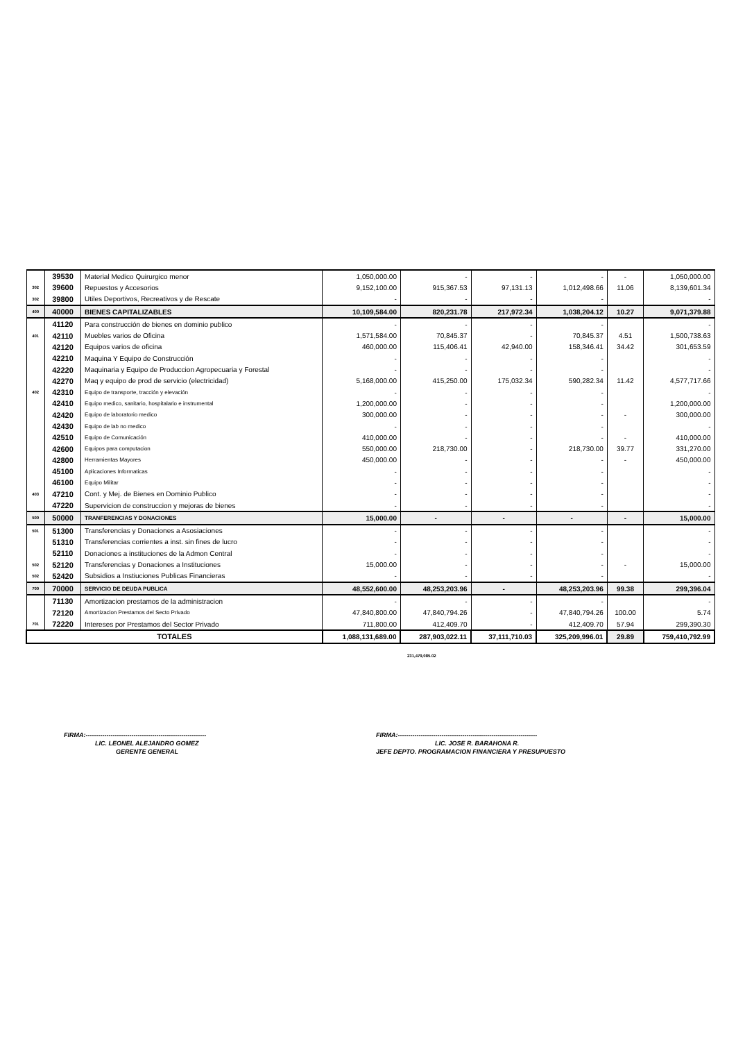| | 39530 | Material Medico Quirurgico menor | 1,050,000.00 | - | - | - | - | 1,050,000.00 |
| 302 | 39600 | Repuestos y Accesorios | 9,152,100.00 | 915,367.53 | 97,131.13 | 1,012,498.66 | 11.06 | 8,139,601.34 |
| 302 | 39800 | Utiles Deportivos, Recreativos y de Rescate | - | - | - | - | | - |
| 400 | 40000 | BIENES CAPITALIZABLES | 10,109,584.00 | 820,231.78 | 217,972.34 | 1,038,204.12 | 10.27 | 9,071,379.88 |
| | 41120 | Para construcción de bienes en dominio publico | - | - | - | - | | - |
| 401 | 42110 | Muebles varios de Oficina | 1,571,584.00 | 70,845.37 | - | 70,845.37 | 4.51 | 1,500,738.63 |
| | 42120 | Equipos varios de oficina | 460,000.00 | 115,406.41 | 42,940.00 | 158,346.41 | 34.42 | 301,653.59 |
| | 42210 | Maquina Y Equipo de Construcción | - | - | - | - | | - |
| | 42220 | Maquinaria y Equipo de Produccion Agropecuaria y Forestal | - | - | - | - | | - |
| | 42270 | Maq y equipo de prod de servicio (electricidad) | 5,168,000.00 | 415,250.00 | 175,032.34 | 590,282.34 | 11.42 | 4,577,717.66 |
| 402 | 42310 | Equipo de transporte, tracción y elevación | - | - | - | - | | - |
| | 42410 | Equipo medico, sanitario, hospitalario e instrumental | 1,200,000.00 | - | - | - | | 1,200,000.00 |
| | 42420 | Equipo de laboratorio medico | 300,000.00 | - | - | - | - | 300,000.00 |
| | 42430 | Equipo de lab no medico | - | - | - | - | | - |
| | 42510 | Equipo de Comunicación | 410,000.00 | - | - | - | - | 410,000.00 |
| | 42600 | Equipos para computacion | 550,000.00 | 218,730.00 | - | 218,730.00 | 39.77 | 331,270.00 |
| | 42800 | Herramientas Mayores | 450,000.00 | - | - | - | - | 450,000.00 |
| | 45100 | Aplicaciones Informaticas | - | - | - | - | | - |
| | 46100 | Equipo Militar | - | - | - | - | | - |
| 403 | 47210 | Cont. y Mej. de Bienes en Dominio Publico | - | - | - | - | | - |
| | 47220 | Supervicion de construccion y mejoras de bienes | - | - | - | - | | - |
| 500 | 50000 | TRANFERENCIAS Y DONACIONES | 15,000.00 | - | - | - | - | 15,000.00 |
| 501 | 51300 | Transferencias y Donaciones a Asosiaciones | - | - | - | - | | - |
| | 51310 | Transferencias corrientes a inst. sin fines de lucro | - | - | - | - | | - |
| | 52110 | Donaciones a instituciones de la Admon Central | - | - | - | - | | - |
| 502 | 52120 | Transferencias y Donaciones a Instituciones | 15,000.00 | - | - | - | - | 15,000.00 |
| 502 | 52420 | Subsidios a Instiuciones Publicas Financieras | - | - | - | - | | - |
| 700 | 70000 | SERVICIO DE DEUDA PUBLICA | 48,552,600.00 | 48,253,203.96 | - | 48,253,203.96 | 99.38 | 299,396.04 |
| | 71130 | Amortizacion prestamos de la administracion | - | - | - | - | | - |
| | 72120 | Amortizacion Prestamos del Secto Privado | 47,840,800.00 | 47,840,794.26 | - | 47,840,794.26 | 100.00 | 5.74 |
| 701 | 72220 | Intereses por Prestamos del Sector Privado | 711,800.00 | 412,409.70 | - | 412,409.70 | 57.94 | 299,390.30 |
| TOTALES | | | 1,088,131,689.00 | 287,903,022.11 | 37,111,710.03 | 325,209,996.01 | 29.89 | 759,410,792.99 |
231,479,085.02
FIRMA:----------------------------------------------------------
LIC. LEONEL ALEJANDRO GOMEZ
GERENTE GENERAL
FIRMA:-------------------------------------------------------------------
LIC. JOSE R. BARAHONA R.
JEFE DEPTO. PROGRAMACION FINANCIERA Y PRESUPUESTO